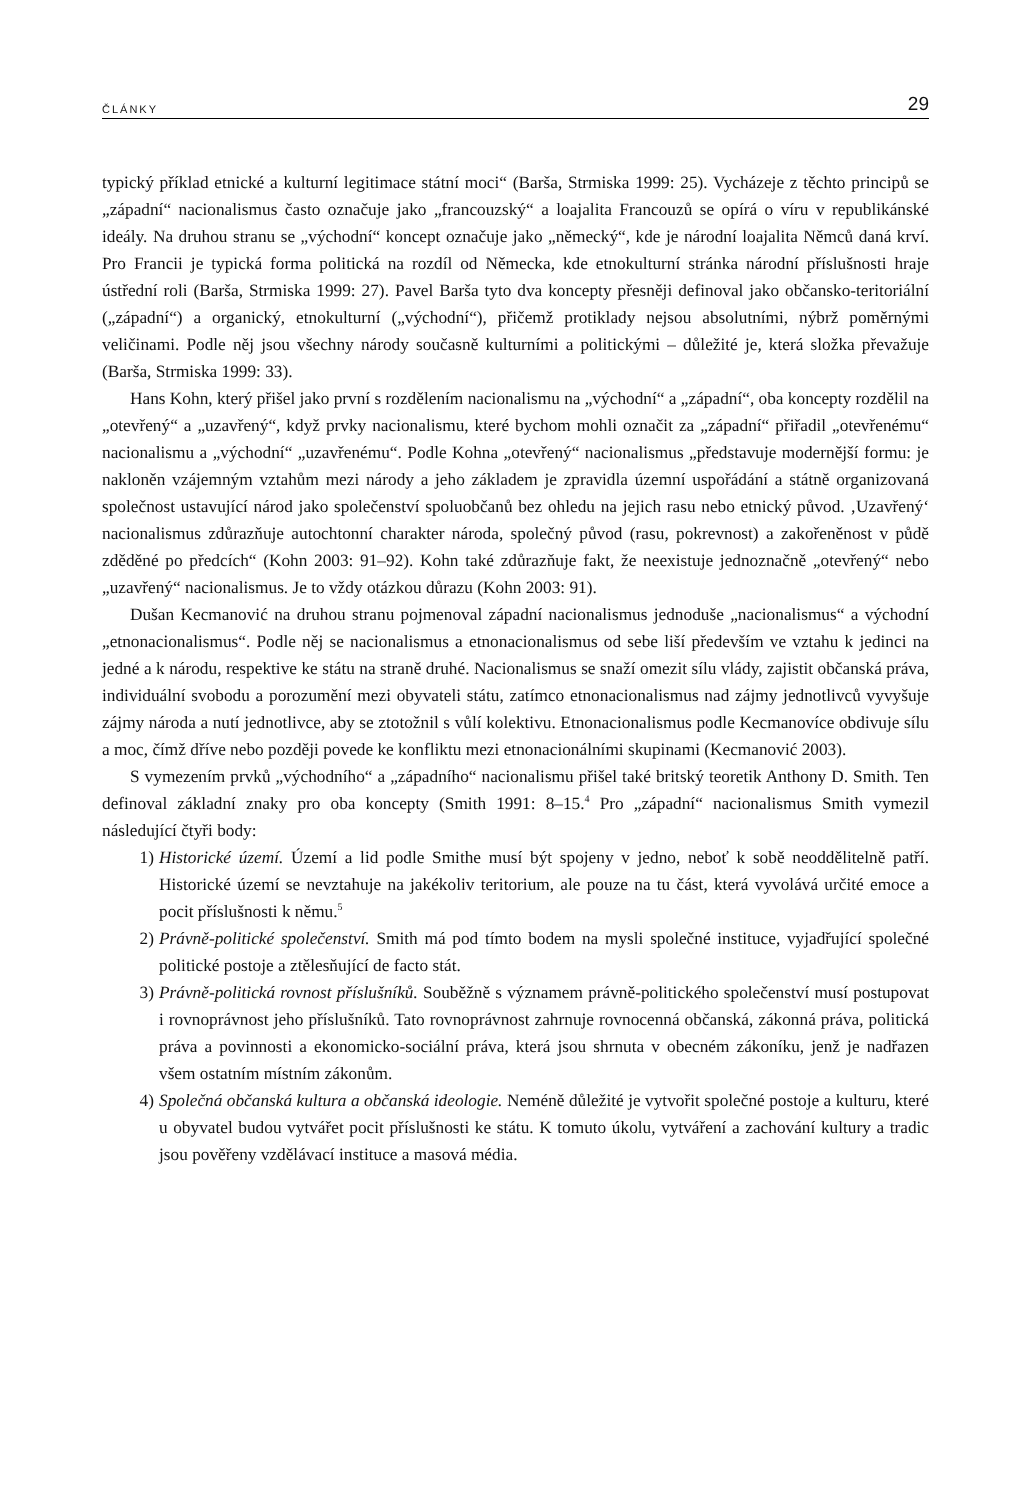ČLÁNKY 29
typický příklad etnické a kulturní legitimace státní moci“ (Barša, Strmiska 1999: 25). Vycházeje z těchto principů se „západní“ nacionalismus často označuje jako „francouzský“ a loajalita Francouzů se opírá o víru v republikánské ideály. Na druhou stranu se „východní“ koncept označuje jako „německý“, kde je národní loajalita Němců daná krví. Pro Francii je typická forma politická na rozdíl od Německa, kde etnokulturní stránka národní příslušnosti hraje ústřední roli (Barša, Strmiska 1999: 27). Pavel Barša tyto dva koncepty přesněji definoval jako občansko-teritoriální („západní“) a organický, etnokulturní („východní“), přičemž protiklady nejsou absolutními, nýbrž poměrnými veličinami. Podle něj jsou všechny národy současně kulturními a politickými – důležité je, která složka převažuje (Barša, Strmiska 1999: 33).
Hans Kohn, který přišel jako první s rozdělením nacionalismu na „východní“ a „západní“, oba koncepty rozdělil na „otevřený“ a „uzavřený“, když prvky nacionalismu, které bychom mohli označit za „západní“ přiřadil „otevřenému“ nacionalismu a „východní“ „uzavřenému“. Podle Kohna „otevřený“ nacionalismus „představuje modernější formu: je nakloněn vzájemným vztahům mezi národy a jeho základem je zpravidla územní uspořádání a státně organizovaná společnost ustavující národ jako společenství spoluobčanů bez ohledu na jejich rasu nebo etnický původ. ‚Uzavřený‘ nacionalismus zdůrazňuje autochtonní charakter národa, společný původ (rasu, pokrevnost) a zakořeněnost v půdě zděděné po předcích“ (Kohn 2003: 91–92). Kohn také zdůrazňuje fakt, že neexistuje jednoznačně „otevřený“ nebo „uzavřený“ nacionalismus. Je to vždy otázkou důrazu (Kohn 2003: 91).
Dušan Kecmanović na druhou stranu pojmenoval západní nacionalismus jednoduše „nacionalismus“ a východní „etnonacionalismus“. Podle něj se nacionalismus a etnonacionalismus od sebe liší především ve vztahu k jedinci na jedné a k národu, respektive ke státu na straně druhé. Nacionalismus se snaží omezit sílu vlády, zajistit občanská práva, individuální svobodu a porozumění mezi obyvateli státu, zatímco etnonacionalismus nad zájmy jednotlivců vyvyšuje zájmy národa a nutí jednotlivce, aby se ztotožnil s vůlí kolektivu. Etnonacionalismus podle Kecmanovíce obdivuje sílu a moc, čímž dříve nebo později povede ke konfliktu mezi etnonacionálními skupinami (Kecmanović 2003).
S vymezením prvků „východního“ a „západního“ nacionalismu přišel také britský teoretik Anthony D. Smith. Ten definoval základní znaky pro oba koncepty (Smith 1991: 8–15.<sup>4</sup> Pro „západní“ nacionalismus Smith vymezil následující čtyři body:
1) Historické území. Území a lid podle Smithe musí být spojeny v jedno, neboť k sobě neoddělitelně patří. Historické území se nevztahuje na jakékoliv teritorium, ale pouze na tu část, která vyvolává určité emoce a pocit příslušnosti k němu.<sup>5</sup>
2) Právně-politické společenství. Smith má pod tímto bodem na mysli společné instituce, vyjadřující společné politické postoje a ztělesňující de facto stát.
3) Právně-politická rovnost příslušníků. Souběžně s významem právně-politického společenství musí postupovat i rovnoprávnost jeho příslušníků. Tato rovnoprávnost zahrnuje rovnocenná občanská, zákonná práva, politická práva a povinnosti a ekonomicko-sociální práva, která jsou shrnuta v obecném zákoníku, jenž je nadřazen všem ostatním místním zákonům.
4) Společná občanská kultura a občanská ideologie. Neméně důležité je vytvořit společné postoje a kulturu, které u obyvatel budou vytvářet pocit příslušnosti ke státu. K tomuto úkolu, vytváření a zachování kultury a tradic jsou pověřeny vzdělávací instituce a masová média.